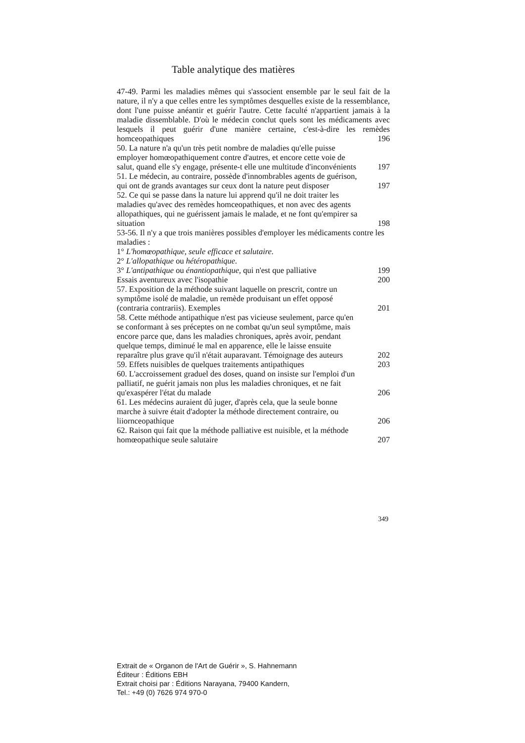Table analytique des matières
47-49. Parmi les maladies mêmes qui s'associent ensemble par le seul fait de la nature, il n'y a que celles entre les symptômes desquelles existe de la ressemblance, dont l'une puisse anéantir et guérir l'autre. Cette faculté n'appartient jamais à la maladie dissemblable. D'où le médecin conclut quels sont les médicaments avec lesquels il peut guérir d'une manière certaine, c'est-à-dire les remèdes homceopathiques
196
50. La nature n'a qu'un très petit nombre de maladies qu'elle puisse employer homœopathiquement contre d'autres, et encore cette voie de salut, quand elle s'y engage, présente-t elle une multitude d'inconvénients
197
51. Le médecin, au contraire, possède d'innombrables agents de guérison, qui ont de grands avantages sur ceux dont la nature peut disposer
197
52. Ce qui se passe dans la nature lui apprend qu'il ne doit traiter les maladies qu'avec des remèdes homceopathiques, et non avec des agents allopathiques, qui ne guérissent jamais le malade, et ne font qu'empirer sa situation
198
53-56. Il n'y a que trois manières possibles d'employer les médicaments contre les maladies :
1° L'homœopathique, seule efficace et salutaire.
2° L'allopathique ou hétéropathique.
3° L'antipathique ou énantiopathique, qui n'est que palliative
199
Essais aventureux avec l'isopathie
200
57. Exposition de la méthode suivant laquelle on prescrit, contre un symptôme isolé de maladie, un remède produisant un effet opposé (contraria contrariis). Exemples
201
58. Cette méthode antipathique n'est pas vicieuse seulement, parce qu'en se conformant à ses préceptes on ne combat qu'un seul symptôme, mais encore parce que, dans les maladies chroniques, après avoir, pendant quelque temps, diminué le mal en apparence, elle le laisse ensuite reparaître plus grave qu'il n'était auparavant. Témoignage des auteurs
202
59. Effets nuisibles de quelques traitements antipathiques
203
60. L'accroissement graduel des doses, quand on insiste sur l'emploi d'un palliatif, ne guérit jamais non plus les maladies chroniques, et ne fait qu'exaspérer l'état du malade
206
61. Les médecins auraient dû juger, d'après cela, que la seule bonne marche à suivre était d'adopter la méthode directement contraire, ou liiornceopathique
206
62. Raison qui fait que la méthode palliative est nuisible, et la méthode homœopathique seule salutaire
207
349
Extrait de « Organon de l'Art de Guérir », S. Hahnemann
Éditeur : Éditions EBH
Extrait choisi par : Éditions Narayana, 79400 Kandern,
Tel.: +49 (0) 7626 974 970-0